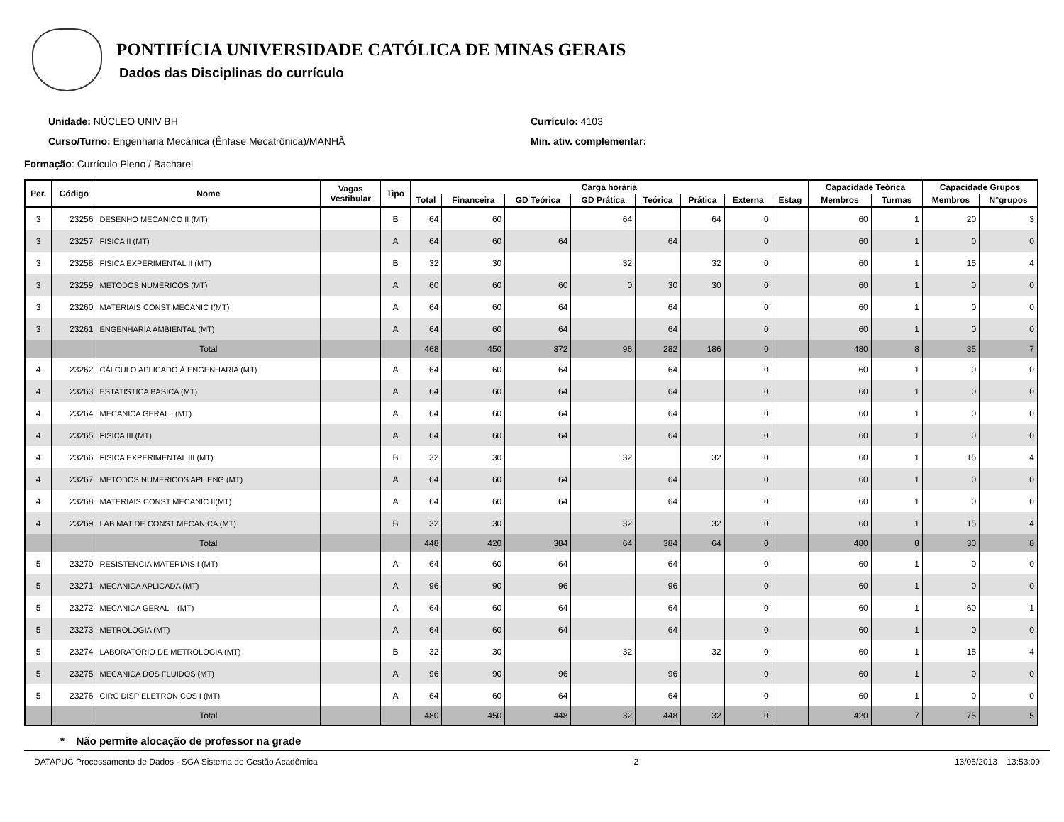PONTIFÍCIA UNIVERSIDADE CATÓLICA DE MINAS GERAIS
Dados das Disciplinas do currículo
Unidade: NÚCLEO UNIV BH
Curso/Turno: Engenharia Mecânica (Ênfase Mecatrônica)/MANHÃ
Currículo: 4103
Min. ativ. complementar:
Formação: Currículo Pleno / Bacharel
| Per. | Código | Nome | Vagas Vestibular | Tipo | Carga horária | | | | | | | | Capacidade Teórica | | Capacidade Grupos | |
| --- | --- | --- | --- | --- | --- | --- | --- | --- | --- | --- | --- | --- | --- | --- | --- | --- |
| | | | | | Total | Financeira | GD Teórica | GD Prática | Teórica | Prática | Externa | Estag | Membros | Turmas | Membros | N°grupos |
| 3 | 23256 | DESENHO MECANICO II (MT) | | B | 64 | 60 | | 64 | | 64 | 0 | | 60 | 1 | 20 | 3 |
| 3 | 23257 | FISICA II (MT) | | A | 64 | 60 | 64 | | 64 | | 0 | | 60 | 1 | 0 | 0 |
| 3 | 23258 | FISICA EXPERIMENTAL II (MT) | | B | 32 | 30 | | 32 | | 32 | 0 | | 60 | 1 | 15 | 4 |
| 3 | 23259 | METODOS NUMERICOS (MT) | | A | 60 | 60 | 60 | 0 | 30 | 30 | 0 | | 60 | 1 | 0 | 0 |
| 3 | 23260 | MATERIAIS CONST MECANIC I(MT) | | A | 64 | 60 | 64 | | 64 | | 0 | | 60 | 1 | 0 | 0 |
| 3 | 23261 | ENGENHARIA AMBIENTAL (MT) | | A | 64 | 60 | 64 | | 64 | | 0 | | 60 | 1 | 0 | 0 |
| | | Total | | | 468 | 450 | 372 | 96 | 282 | 186 | 0 | | 480 | 8 | 35 | 7 |
| 4 | 23262 | CÁLCULO APLICADO À ENGENHARIA (MT) | | A | 64 | 60 | 64 | | 64 | | 0 | | 60 | 1 | 0 | 0 |
| 4 | 23263 | ESTATISTICA BASICA (MT) | | A | 64 | 60 | 64 | | 64 | | 0 | | 60 | 1 | 0 | 0 |
| 4 | 23264 | MECANICA GERAL I (MT) | | A | 64 | 60 | 64 | | 64 | | 0 | | 60 | 1 | 0 | 0 |
| 4 | 23265 | FISICA III (MT) | | A | 64 | 60 | 64 | | 64 | | 0 | | 60 | 1 | 0 | 0 |
| 4 | 23266 | FISICA EXPERIMENTAL III (MT) | | B | 32 | 30 | | 32 | | 32 | 0 | | 60 | 1 | 15 | 4 |
| 4 | 23267 | METODOS NUMERICOS APL ENG (MT) | | A | 64 | 60 | 64 | | 64 | | 0 | | 60 | 1 | 0 | 0 |
| 4 | 23268 | MATERIAIS CONST MECANIC II(MT) | | A | 64 | 60 | 64 | | 64 | | 0 | | 60 | 1 | 0 | 0 |
| 4 | 23269 | LAB MAT DE CONST MECANICA (MT) | | B | 32 | 30 | | 32 | | 32 | 0 | | 60 | 1 | 15 | 4 |
| | | Total | | | 448 | 420 | 384 | 64 | 384 | 64 | 0 | | 480 | 8 | 30 | 8 |
| 5 | 23270 | RESISTENCIA MATERIAIS I (MT) | | A | 64 | 60 | 64 | | 64 | | 0 | | 60 | 1 | 0 | 0 |
| 5 | 23271 | MECANICA APLICADA (MT) | | A | 96 | 90 | 96 | | 96 | | 0 | | 60 | 1 | 0 | 0 |
| 5 | 23272 | MECANICA GERAL II (MT) | | A | 64 | 60 | 64 | | 64 | | 0 | | 60 | 1 | 60 | 1 |
| 5 | 23273 | METROLOGIA (MT) | | A | 64 | 60 | 64 | | 64 | | 0 | | 60 | 1 | 0 | 0 |
| 5 | 23274 | LABORATORIO DE METROLOGIA (MT) | | B | 32 | 30 | | 32 | | 32 | 0 | | 60 | 1 | 15 | 4 |
| 5 | 23275 | MECANICA DOS FLUIDOS (MT) | | A | 96 | 90 | 96 | | 96 | | 0 | | 60 | 1 | 0 | 0 |
| 5 | 23276 | CIRC DISP ELETRONICOS I (MT) | | A | 64 | 60 | 64 | | 64 | | 0 | | 60 | 1 | 0 | 0 |
| | | Total | | | 480 | 450 | 448 | 32 | 448 | 32 | 0 | | 420 | 7 | 75 | 5 |
* Não permite alocação de professor na grade
DATAPUC Processamento de Dados - SGA Sistema de Gestão Acadêmica 2 13/05/2013 13:53:09